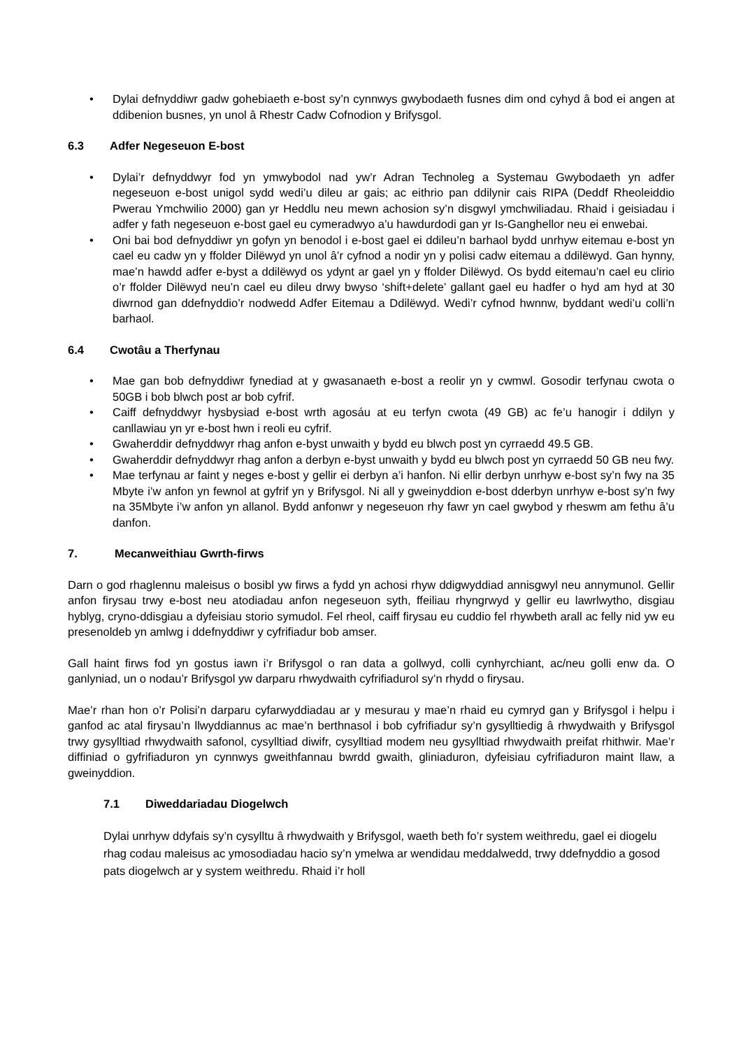• Dylai defnyddiwr gadw gohebiaeth e-bost sy’n cynnwys gwybodaeth fusnes dim ond cyhyd â bod ei angen at ddibenion busnes, yn unol â Rhestr Cadw Cofnodion y Brifysgol.
6.3 Adfer Negeseuon E-bost
• Dylai’r defnyddwyr fod yn ymwybodol nad yw’r Adran Technoleg a Systemau Gwybodaeth yn adfer negeseuon e-bost unigol sydd wedi’u dileu ar gais; ac eithrio pan ddilynir cais RIPA (Deddf Rheoleiddio Pwerau Ymchwilio 2000) gan yr Heddlu neu mewn achosion sy’n disgwyl ymchwiliadau. Rhaid i geisiadau i adfer y fath negeseuon e-bost gael eu cymeradwyo a’u hawdurdodi gan yr Is-Ganghellor neu ei enwebai.
• Oni bai bod defnyddiwr yn gofyn yn benodol i e-bost gael ei ddileu’n barhaol bydd unrhyw eitemau e-bost yn cael eu cadw yn y ffolder Dilëwyd yn unol â’r cyfnod a nodir yn y polisi cadw eitemau a ddilëwyd. Gan hynny, mae’n hawdd adfer e-byst a ddilëwyd os ydynt ar gael yn y ffolder Dilëwyd. Os bydd eitemau’n cael eu clirio o’r ffolder Dilëwyd neu’n cael eu dileu drwy bwyso ‘shift+delete’ gallant gael eu hadfer o hyd am hyd at 30 diwrnod gan ddefnyddio’r nodwedd Adfer Eitemau a Ddilëwyd. Wedi’r cyfnod hwnnw, byddant wedi’u colli’n barhaol.
6.4 Cwotâu a Therfynau
• Mae gan bob defnyddiwr fynediad at y gwasanaeth e-bost a reolir yn y cwmwl. Gosodir terfynau cwota o 50GB i bob blwch post ar bob cyfrif.
• Caiff defnyddwyr hysbysiad e-bost wrth agosáu at eu terfyn cwota (49 GB) ac fe’u hanogir i ddilyn y canllawiau yn yr e-bost hwn i reoli eu cyfrif.
• Gwaherddir defnyddwyr rhag anfon e-byst unwaith y bydd eu blwch post yn cyrraedd 49.5 GB.
• Gwaherddir defnyddwyr rhag anfon a derbyn e-byst unwaith y bydd eu blwch post yn cyrraedd 50 GB neu fwy.
• Mae terfynau ar faint y neges e-bost y gellir ei derbyn a’i hanfon. Ni ellir derbyn unrhyw e-bost sy’n fwy na 35 Mbyte i’w anfon yn fewnol at gyfrif yn y Brifysgol. Ni all y gweinyddion e-bost dderbyn unrhyw e-bost sy’n fwy na 35Mbyte i’w anfon yn allanol. Bydd anfonwr y negeseuon rhy fawr yn cael gwybod y rheswm am fethu â’u danfon.
7. Mecanweithiau Gwrth-firws
Darn o god rhaglennu maleisus o bosibl yw firws a fydd yn achosi rhyw ddigwyddiad annisgwyl neu annymunol. Gellir anfon firysau trwy e-bost neu atodiadau anfon negeseuon syth, ffeiliau rhyngrwyd y gellir eu lawrlwytho, disgiau hyblyg, cryno-ddisgiau a dyfeisiau storio symudol. Fel rheol, caiff firysau eu cuddio fel rhywbeth arall ac felly nid yw eu presenoldeb yn amlwg i ddefnyddiwr y cyfrifiadur bob amser.
Gall haint firws fod yn gostus iawn i’r Brifysgol o ran data a gollwyd, colli cynhyrchiant, ac/neu golli enw da. O ganlyniad, un o nodau’r Brifysgol yw darparu rhwydwaith cyfrifiadurol sy’n rhydd o firysau.
Mae’r rhan hon o’r Polisi’n darparu cyfarwyddiadau ar y mesurau y mae’n rhaid eu cymryd gan y Brifysgol i helpu i ganfod ac atal firysau’n llwyddiannus ac mae’n berthnasol i bob cyfrifiadur sy’n gysylltiedig â rhwydwaith y Brifysgol trwy gysylltiad rhwydwaith safonol, cysylltiad diwifr, cysylltiad modem neu gysylltiad rhwydwaith preifat rhithwir. Mae’r diffiniad o gyfrifiaduron yn cynnwys gweithfannau bwrdd gwaith, gliniaduron, dyfeisiau cyfrifiaduron maint llaw, a gweinyddion.
7.1 Diweddariadau Diogelwch
Dylai unrhyw ddyfais sy’n cysylltu â rhwydwaith y Brifysgol, waeth beth fo’r system weithredu, gael ei diogelu rhag codau maleisus ac ymosodiadau hacio sy’n ymelwa ar wendidau meddalwedd, trwy ddefnyddio a gosod pats diogelwch ar y system weithredu. Rhaid i’r holl